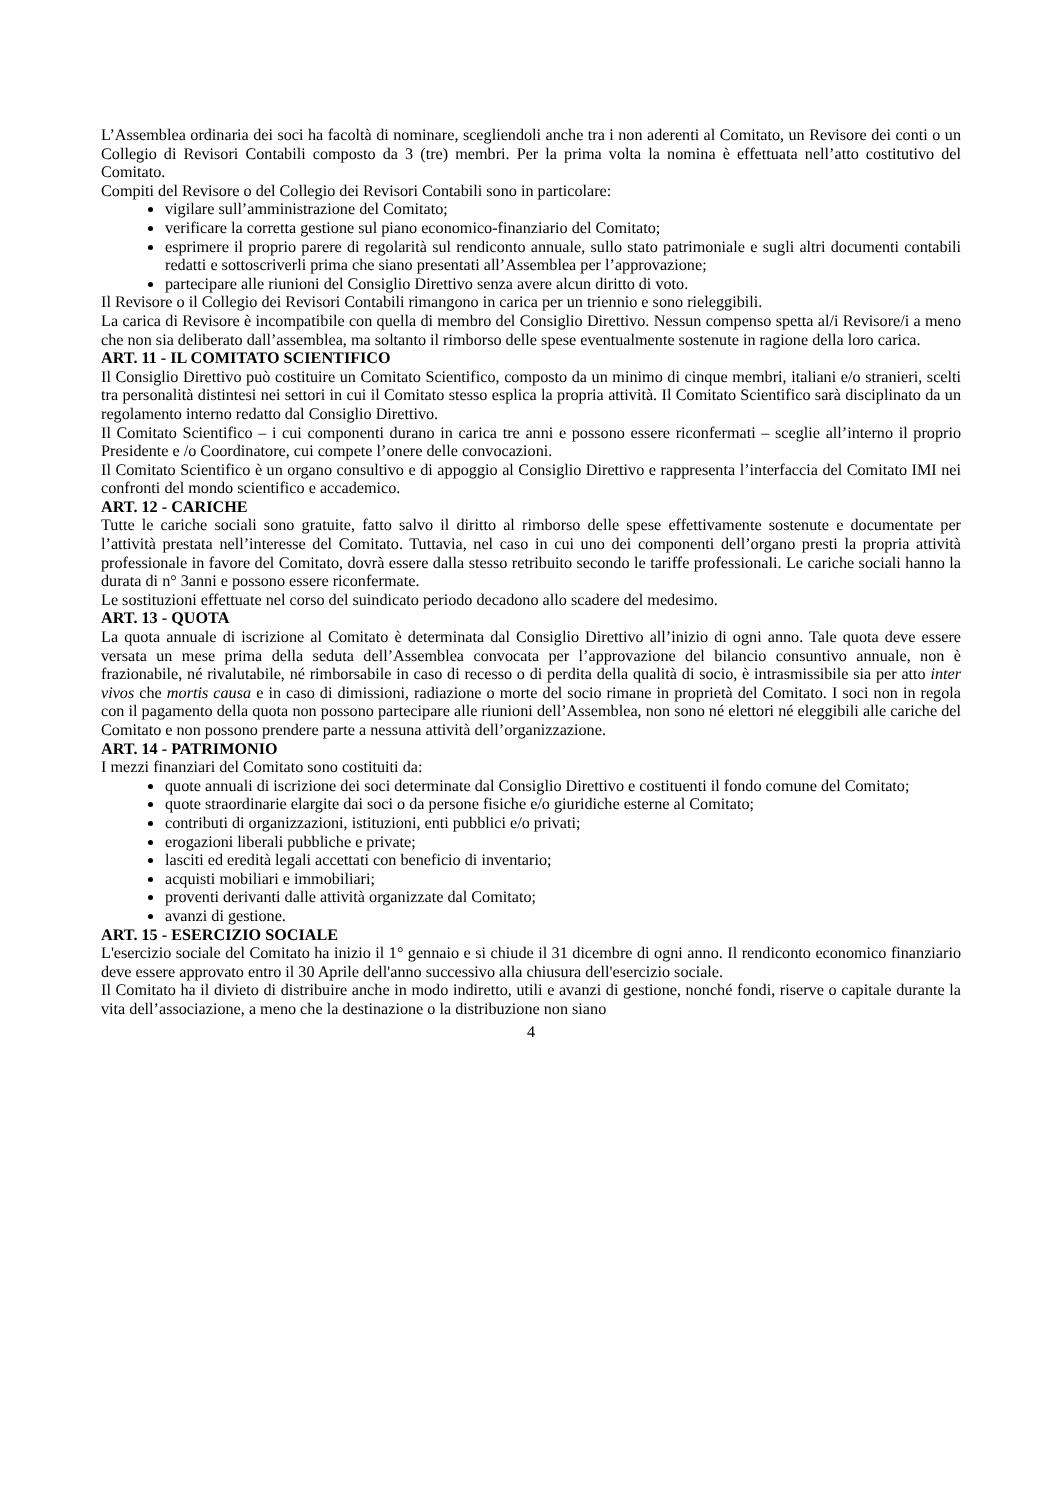L’Assemblea ordinaria dei soci ha facoltà di nominare, scegliendoli anche tra i non aderenti al Comitato, un Revisore dei conti o un Collegio di Revisori Contabili composto da 3 (tre) membri. Per la prima volta la nomina è effettuata nell’atto costitutivo del Comitato.
Compiti del Revisore o del Collegio dei Revisori Contabili sono in particolare:
vigilare sull’amministrazione del Comitato;
verificare la corretta gestione sul piano economico-finanziario del Comitato;
esprimere il proprio parere di regolarità sul rendiconto annuale, sullo stato patrimoniale e sugli altri documenti contabili redatti e sottoscriverli prima che siano presentati all’Assemblea per l’approvazione;
partecipare alle riunioni del Consiglio Direttivo senza avere alcun diritto di voto.
Il Revisore o il Collegio dei Revisori Contabili rimangono in carica per un triennio e sono rieleggibili.
La carica di Revisore è incompatibile con quella di membro del Consiglio Direttivo. Nessun compenso spetta al/i Revisore/i a meno che non sia deliberato dall’assemblea, ma soltanto il rimborso delle spese eventualmente sostenute in ragione della loro carica.
ART. 11 - IL COMITATO SCIENTIFICO
Il Consiglio Direttivo può costituire un Comitato Scientifico, composto da un minimo di cinque membri, italiani e/o stranieri, scelti tra personalità distintesi nei settori in cui il Comitato stesso esplica la propria attività. Il Comitato Scientifico sarà disciplinato da un regolamento interno redatto dal Consiglio Direttivo.
Il Comitato Scientifico – i cui componenti durano in carica tre anni e possono essere riconfermati – sceglie all’interno il proprio Presidente e /o Coordinatore, cui compete l’onere delle convocazioni.
Il Comitato Scientifico è un organo consultivo e di appoggio al Consiglio Direttivo e rappresenta l’interfaccia del Comitato IMI nei confronti del mondo scientifico e accademico.
ART. 12 - CARICHE
Tutte le cariche sociali sono gratuite, fatto salvo il diritto al rimborso delle spese effettivamente sostenute e documentate per l’attività prestata nell’interesse del Comitato. Tuttavia, nel caso in cui uno dei componenti dell’organo presti la propria attività professionale in favore del Comitato, dovrà essere dalla stesso retribuito secondo le tariffe professionali. Le cariche sociali hanno la durata di n° 3anni e possono essere riconfermate.
Le sostituzioni effettuate nel corso del suindicato periodo decadono allo scadere del medesimo.
ART. 13 - QUOTA
La quota annuale di iscrizione al Comitato è determinata dal Consiglio Direttivo all’inizio di ogni anno. Tale quota deve essere versata un mese prima della seduta dell’Assemblea convocata per l’approvazione del bilancio consuntivo annuale, non è frazionabile, né rivalutabile, né rimborsabile in caso di recesso o di perdita della qualità di socio, è intrasmissibile sia per atto inter vivos che mortis causa e in caso di dimissioni, radiazione o morte del socio rimane in proprietà del Comitato. I soci non in regola con il pagamento della quota non possono partecipare alle riunioni dell’Assemblea, non sono né elettori né eleggibili alle cariche del Comitato e non possono prendere parte a nessuna attività dell’organizzazione.
ART. 14 - PATRIMONIO
I mezzi finanziari del Comitato sono costituiti da:
quote annuali di iscrizione dei soci determinate dal Consiglio Direttivo e costituenti il fondo comune del Comitato;
quote straordinarie elargite dai soci o da persone fisiche e/o giuridiche esterne al Comitato;
contributi di organizzazioni, istituzioni, enti pubblici e/o privati;
erogazioni liberali pubbliche e private;
lasciti ed eredità legali accettati con beneficio di inventario;
acquisti mobiliari e immobiliari;
proventi derivanti dalle attività organizzate dal Comitato;
avanzi di gestione.
ART. 15 - ESERCIZIO SOCIALE
L'esercizio sociale del Comitato ha inizio il 1° gennaio e si chiude il 31 dicembre di ogni anno. Il rendiconto economico finanziario deve essere approvato entro il 30 Aprile dell'anno successivo alla chiusura dell'esercizio sociale.
Il Comitato ha il divieto di distribuire anche in modo indiretto, utili e avanzi di gestione, nonché fondi, riserve o capitale durante la vita dell’associazione, a meno che la destinazione o la distribuzione non siano
4